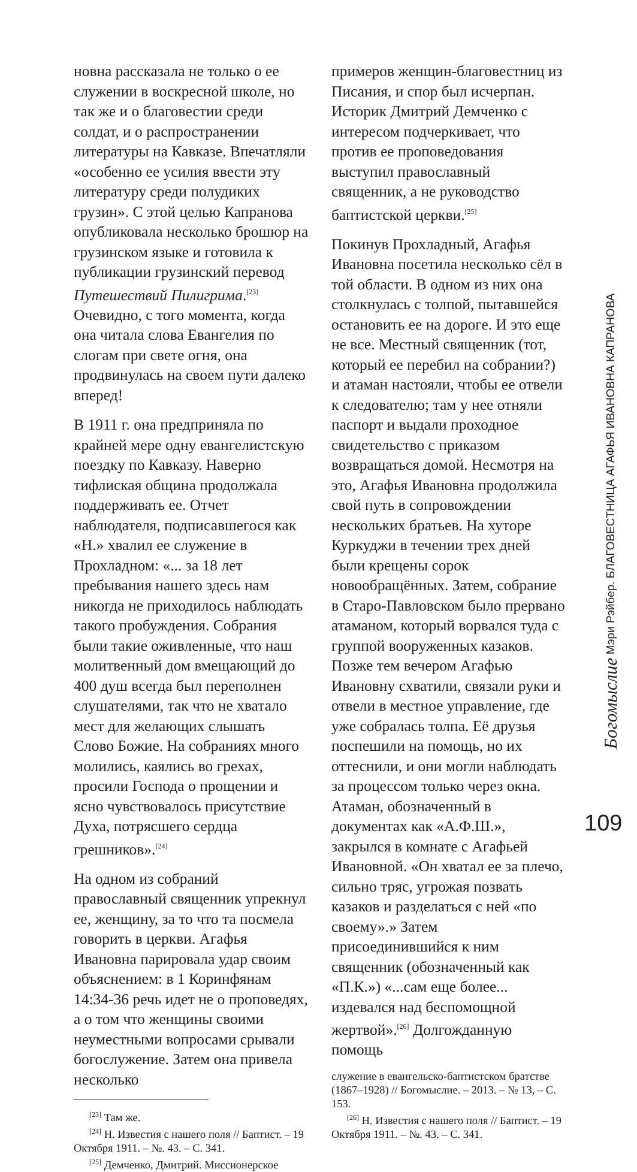новна рассказала не только о ее служении в воскресной школе, но так же и о благовестии среди солдат, и о распространении литературы на Кавказе. Впечатляли «особенно ее усилия ввести эту литературу среди полудиких грузин». С этой целью Капранова опубликовала несколько брошюр на грузинском языке и готовила к публикации грузинский перевод Путешествий Пилигрима.<sup>[23]</sup> Очевидно, с того момента, когда она читала слова Евангелия по слогам при свете огня, она продвинулась на своем пути далеко вперед!
В 1911 г. она предприняла по крайней мере одну евангелистскую поездку по Кавказу. Наверно тифлиская община продолжала поддерживать ее. Отчет наблюдателя, подписавшегося как «Н.» хвалил ее служение в Прохладном: «... за 18 лет пребывания нашего здесь нам никогда не приходилось наблюдать такого пробуждения. Собрания были такие оживленные, что наш молитвенный дом вмещающий до 400 душ всегда был переполнен слушателями, так что не хватало мест для желающих слышать Слово Божие. На собраниях много молились, каялись во грехах, просили Господа о прощении и ясно чувствовалось присутствие Духа, потрясшего сердца грешников».<sup>[24]</sup>
На одном из собраний православный священник упрекнул ее, женщину, за то что та посмела говорить в церкви. Агафья Ивановна парировала удар своим объяснением: в 1 Коринфянам 14:34-36 речь идет не о проповедях, а о том что женщины своими неуместными вопросами срывали богослужение. Затем она привела несколько
<sup>[23]</sup> Там же.
<sup>[24]</sup> Н. Известия с нашего поля // Баптист. – 19 Октября 1911. – №. 43. – С. 341.
<sup>[25]</sup> Демченко, Дмитрий. Миссионерское
примеров женщин-благовестниц из Писания, и спор был исчерпан. Историк Дмитрий Демченко с интересом подчеркивает, что против ее проповедования выступил православный священник, а не руководство баптистской церкви.<sup>[25]</sup>
Покинув Прохладный, Агафья Ивановна посетила несколько сёл в той области. В одном из них она столкнулась с толпой, пытавшейся остановить ее на дороге. И это еще не все. Местный священник (тот, который ее перебил на собрании?) и атаман настояли, чтобы ее отвели к следователю; там у нее отняли паспорт и выдали проходное свидетельство с приказом возвращаться домой. Несмотря на это, Агафья Ивановна продолжила свой путь в сопровождении нескольких братьев. На хуторе Куркуджи в течении трех дней были крещены сорок новообращённых. Затем, собрание в Старо-Павловском было прервано атаманом, который ворвался туда с группой вооруженных казаков. Позже тем вечером Агафью Ивановну схватили, связали руки и отвели в местное управление, где уже собралась толпа. Её друзья поспешили на помощь, но их оттеснили, и они могли наблюдать за процессом только через окна. Атаман, обозначенный в документах как «А.Ф.Ш.», закрылся в комнате с Агафьей Ивановной. «Он хватал ее за плечо, сильно тряс, угрожая позвать казаков и разделаться с ней «по своему».» Затем присоединившийся к ним священник (обозначенный как «П.К.») «...сам еще более... издевался над беспомощной жертвой».<sup>[26]</sup> Долгожданную помощь
служение в евангельско-баптистском братстве (1867–1928) // Богомыслие. – 2013. – № 13, – С. 153.
<sup>[26]</sup> Н. Известия с нашего поля // Баптист. – 19 Октября 1911. – №. 43. – С. 341.
Богомыслие Мэри Рэйбер. БЛАГОВЕСТНИЦА АГАФЬЯ ИВАНОВНА КАПРАНОВА
109